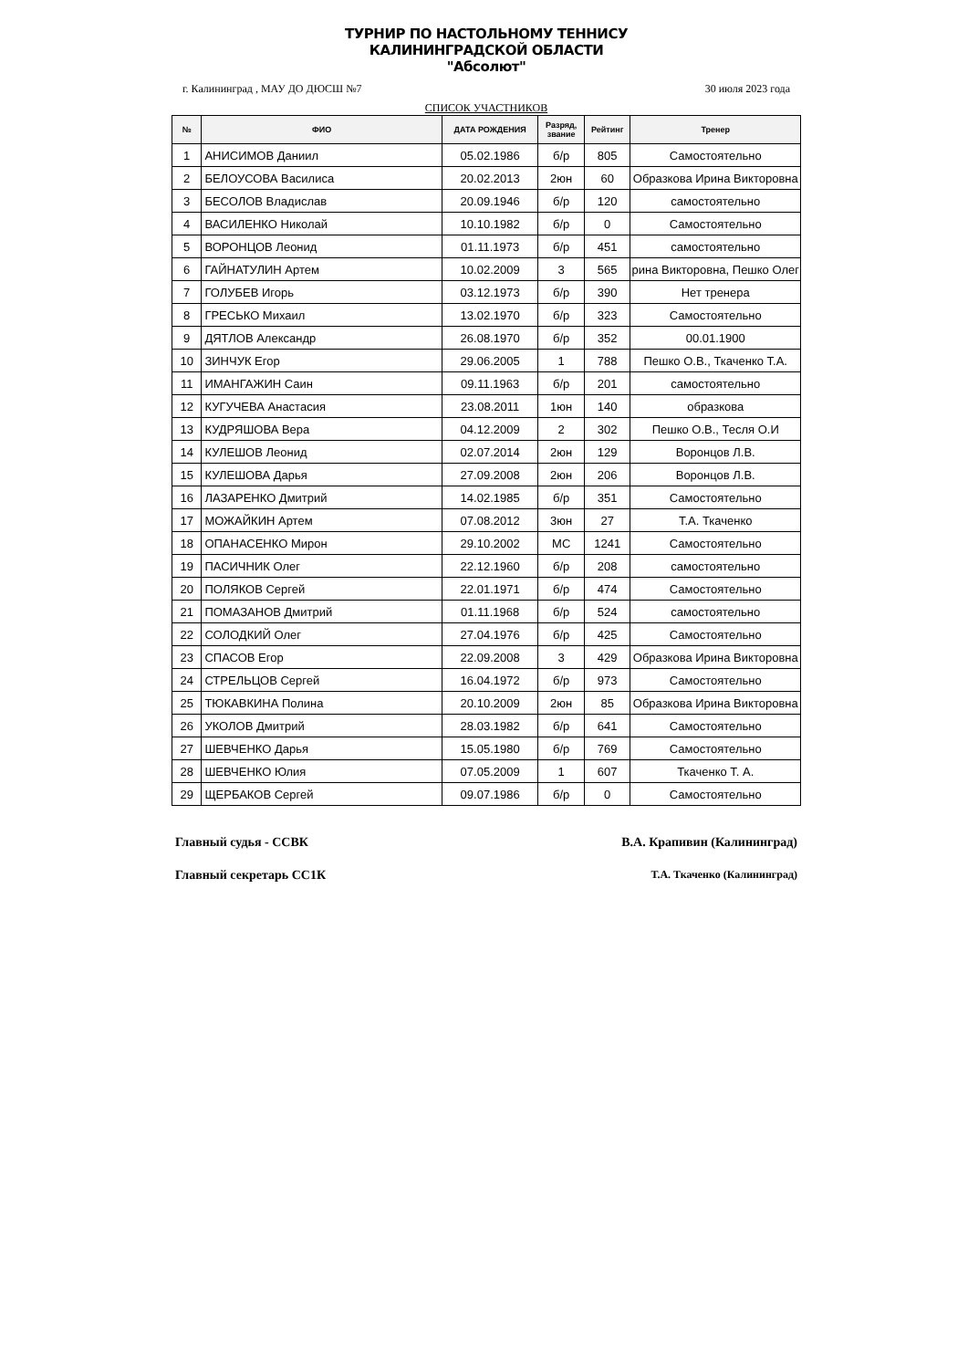ТУРНИР ПО НАСТОЛЬНОМУ ТЕННИСУ
КАЛИНИНГРАДСКОЙ ОБЛАСТИ
"Абсолют"
г. Калининград , МАУ ДО ДЮСШ №7 30 июля 2023 года
СПИСОК УЧАСТНИКОВ
| № | ФИО | ДАТА РОЖДЕНИЯ | Разряд, звание | Рейтинг | Тренер |
| --- | --- | --- | --- | --- | --- |
| 1 | АНИСИМОВ Даниил | 05.02.1986 | б/р | 805 | Самостоятельно |
| 2 | БЕЛОУСОВА Василиса | 20.02.2013 | 2юн | 60 | Образкова Ирина Викторовна |
| 3 | БЕСОЛОВ Владислав | 20.09.1946 | б/р | 120 | самостоятельно |
| 4 | ВАСИЛЕНКО Николай | 10.10.1982 | б/р | 0 | Самостоятельно |
| 5 | ВОРОНЦОВ Леонид | 01.11.1973 | б/р | 451 | самостоятельно |
| 6 | ГАЙНАТУЛИН Артем | 10.02.2009 | 3 | 565 | рина Викторовна, Пешко Олег |
| 7 | ГОЛУБЕВ Игорь | 03.12.1973 | б/р | 390 | Нет тренера |
| 8 | ГРЕСЬКО Михаил | 13.02.1970 | б/р | 323 | Самостоятельно |
| 9 | ДЯТЛОВ Александр | 26.08.1970 | б/р | 352 | 00.01.1900 |
| 10 | ЗИНЧУК Егор | 29.06.2005 | 1 | 788 | Пешко О.В., Ткаченко Т.А. |
| 11 | ИМАНГАЖИН Саин | 09.11.1963 | б/р | 201 | самостоятельно |
| 12 | КУГУЧЕВА Анастасия | 23.08.2011 | 1юн | 140 | образкова |
| 13 | КУДРЯШОВА Вера | 04.12.2009 | 2 | 302 | Пешко О.В., Тесля О.И |
| 14 | КУЛЕШОВ Леонид | 02.07.2014 | 2юн | 129 | Воронцов Л.В. |
| 15 | КУЛЕШОВА Дарья | 27.09.2008 | 2юн | 206 | Воронцов Л.В. |
| 16 | ЛАЗАРЕНКО Дмитрий | 14.02.1985 | б/р | 351 | Самостоятельно |
| 17 | МОЖАЙКИН Артем | 07.08.2012 | 3юн | 27 | Т.А. Ткаченко |
| 18 | ОПАНАСЕНКО Мирон | 29.10.2002 | МС | 1241 | Самостоятельно |
| 19 | ПАСИЧНИК Олег | 22.12.1960 | б/р | 208 | самостоятельно |
| 20 | ПОЛЯКОВ Сергей | 22.01.1971 | б/р | 474 | Самостоятельно |
| 21 | ПОМАЗАНОВ Дмитрий | 01.11.1968 | б/р | 524 | самостоятельно |
| 22 | СОЛОДКИЙ Олег | 27.04.1976 | б/р | 425 | Самостоятельно |
| 23 | СПАСОВ Егор | 22.09.2008 | 3 | 429 | Образкова Ирина Викторовна |
| 24 | СТРЕЛЬЦОВ Сергей | 16.04.1972 | б/р | 973 | Самостоятельно |
| 25 | ТЮКАВКИНА Полина | 20.10.2009 | 2юн | 85 | Образкова Ирина Викторовна |
| 26 | УКОЛОВ Дмитрий | 28.03.1982 | б/р | 641 | Самостоятельно |
| 27 | ШЕВЧЕНКО Дарья | 15.05.1980 | б/р | 769 | Самостоятельно |
| 28 | ШЕВЧЕНКО Юлия | 07.05.2009 | 1 | 607 | Ткаченко Т. А. |
| 29 | ЩЕРБАКОВ Сергей | 09.07.1986 | б/р | 0 | Самостоятельно |
Главный судья - ССВК В.А. Крапивин (Калининград)
Главный секретарь СС1К Т.А. Ткаченко (Калининград)